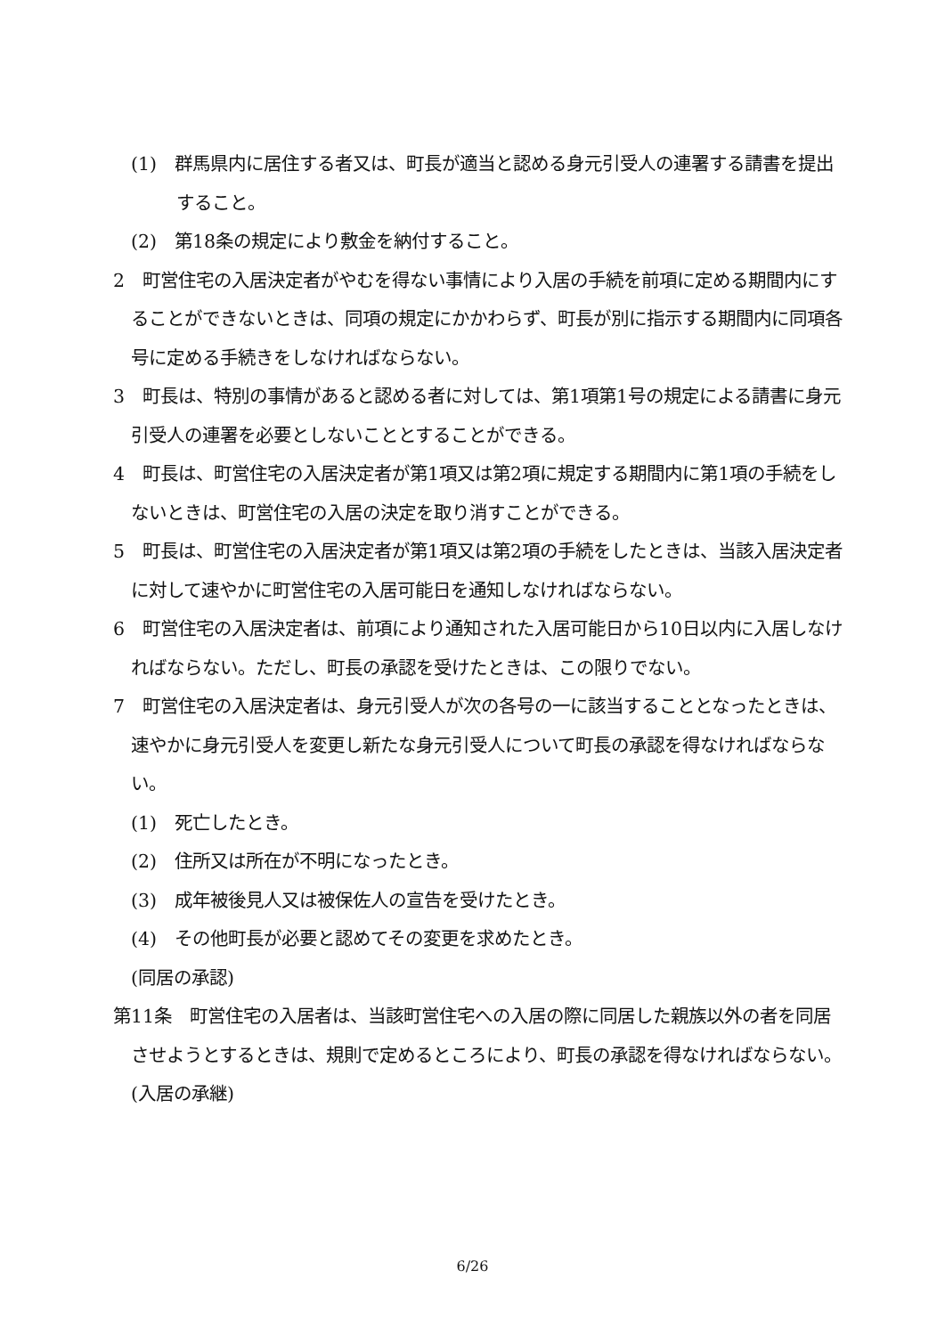(1)　群馬県内に居住する者又は、町長が適当と認める身元引受人の連署する請書を提出すること。
(2)　第18条の規定により敷金を納付すること。
2　町営住宅の入居決定者がやむを得ない事情により入居の手続を前項に定める期間内にすることができないときは、同項の規定にかかわらず、町長が別に指示する期間内に同項各号に定める手続きをしなければならない。
3　町長は、特別の事情があると認める者に対しては、第1項第1号の規定による請書に身元引受人の連署を必要としないこととすることができる。
4　町長は、町営住宅の入居決定者が第1項又は第2項に規定する期間内に第1項の手続をしないときは、町営住宅の入居の決定を取り消すことができる。
5　町長は、町営住宅の入居決定者が第1項又は第2項の手続をしたときは、当該入居決定者に対して速やかに町営住宅の入居可能日を通知しなければならない。
6　町営住宅の入居決定者は、前項により通知された入居可能日から10日以内に入居しなければならない。ただし、町長の承認を受けたときは、この限りでない。
7　町営住宅の入居決定者は、身元引受人が次の各号の一に該当することとなったときは、速やかに身元引受人を変更し新たな身元引受人について町長の承認を得なければならない。
(1)　死亡したとき。
(2)　住所又は所在が不明になったとき。
(3)　成年被後見人又は被保佐人の宣告を受けたとき。
(4)　その他町長が必要と認めてその変更を求めたとき。
(同居の承認)
第11条　町営住宅の入居者は、当該町営住宅への入居の際に同居した親族以外の者を同居させようとするときは、規則で定めるところにより、町長の承認を得なければならない。
(入居の承継)
6/26